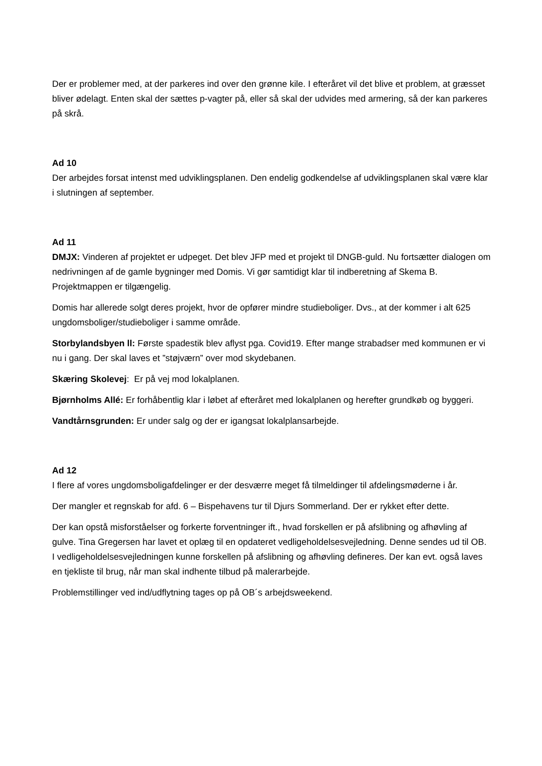Der er problemer med, at der parkeres ind over den grønne kile. I efteråret vil det blive et problem, at græsset bliver ødelagt. Enten skal der sættes p-vagter på, eller så skal der udvides med armering, så der kan parkeres på skrå.
Ad 10
Der arbejdes forsat intenst med udviklingsplanen. Den endelig godkendelse af udviklingsplanen skal være klar i slutningen af september.
Ad 11
DMJX: Vinderen af projektet er udpeget. Det blev JFP med et projekt til DNGB-guld. Nu fortsætter dialogen om nedrivningen af de gamle bygninger med Domis. Vi gør samtidigt klar til indberetning af Skema B. Projektmappen er tilgængelig.
Domis har allerede solgt deres projekt, hvor de opfører mindre studieboliger. Dvs., at der kommer i alt 625 ungdomsboliger/studieboliger i samme område.
Storbylandsbyen ll: Første spadestik blev aflyst pga. Covid19. Efter mange strabadser med kommunen er vi nu i gang. Der skal laves et ”støjværn” over mod skydebanen.
Skæring Skolevej: Er på vej mod lokalplanen.
Bjørnholms Allé: Er forhåbentlig klar i løbet af efteråret med lokalplanen og herefter grundkøb og byggeri.
Vandtårnsgrunden: Er under salg og der er igangsat lokalplansarbejde.
Ad 12
I flere af vores ungdomsboligafdelinger er der desværre meget få tilmeldinger til afdelingsmøderne i år.
Der mangler et regnskab for afd. 6 – Bispehavens tur til Djurs Sommerland. Der er rykket efter dette.
Der kan opstå misforståelser og forkerte forventninger ift., hvad forskellen er på afslibning og afhøvling af gulve. Tina Gregersen har lavet et oplæg til en opdateret vedligeholdelsesvejledning. Denne sendes ud til OB. I vedligeholdelsesvejledningen kunne forskellen på afslibning og afhøvling defineres. Der kan evt. også laves en tjekliste til brug, når man skal indhente tilbud på malerarbejde.
Problemstillinger ved ind/udflytning tages op på OB´s arbejdsweekend.